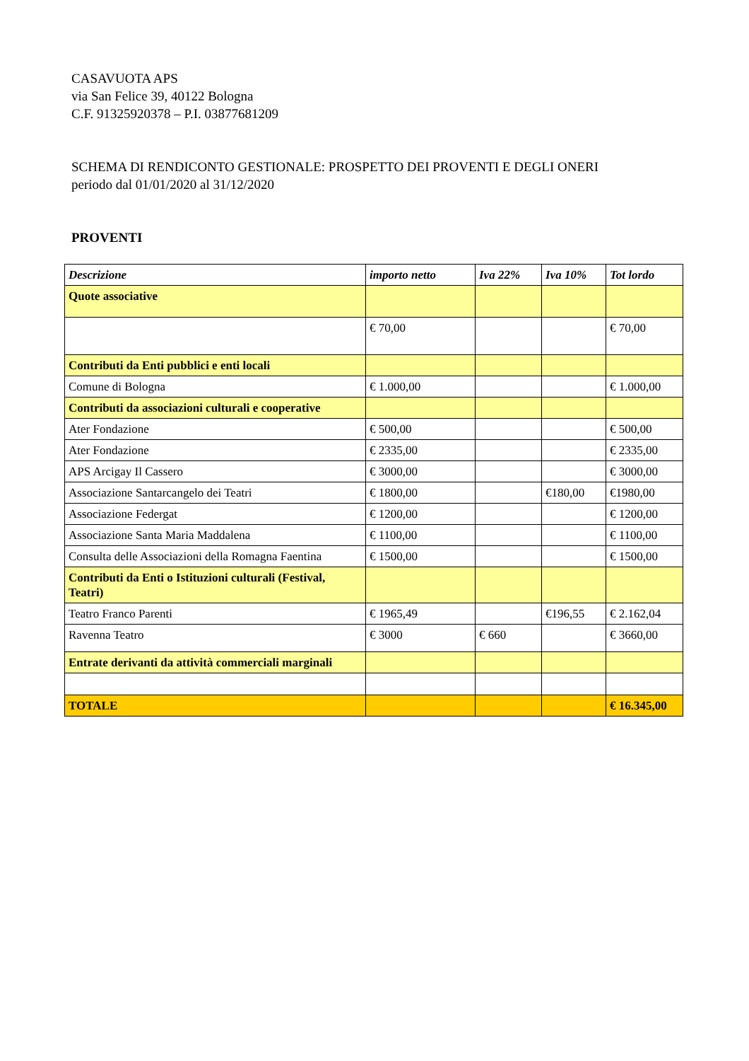CASAVUOTA APS
via San Felice 39, 40122 Bologna
C.F. 91325920378 – P.I. 03877681209
SCHEMA DI RENDICONTO GESTIONALE: PROSPETTO DEI PROVENTI E DEGLI ONERI
periodo dal 01/01/2020 al 31/12/2020
PROVENTI
| Descrizione | importo netto | Iva 22% | Iva 10% | Tot lordo |
| --- | --- | --- | --- | --- |
| Quote associative | | | | |
| | € 70,00 | | | € 70,00 |
| Contributi da Enti pubblici e enti locali | | | | |
| Comune di Bologna | € 1.000,00 | | | € 1.000,00 |
| Contributi da associazioni culturali e cooperative | | | | |
| Ater Fondazione | € 500,00 | | | € 500,00 |
| Ater Fondazione | € 2335,00 | | | € 2335,00 |
| APS Arcigay Il Cassero | € 3000,00 | | | € 3000,00 |
| Associazione Santarcangelo dei Teatri | € 1800,00 | | €180,00 | €1980,00 |
| Associazione Federgat | € 1200,00 | | | € 1200,00 |
| Associazione Santa Maria Maddalena | € 1100,00 | | | € 1100,00 |
| Consulta delle Associazioni della Romagna Faentina | € 1500,00 | | | € 1500,00 |
| Contributi da Enti o Istituzioni culturali (Festival, Teatri) | | | | |
| Teatro Franco Parenti | € 1965,49 | | €196,55 | € 2.162,04 |
| Ravenna Teatro | € 3000 | € 660 | | € 3660,00 |
| Entrate derivanti da attività commerciali marginali | | | | |
| TOTALE | | | | € 16.345,00 |